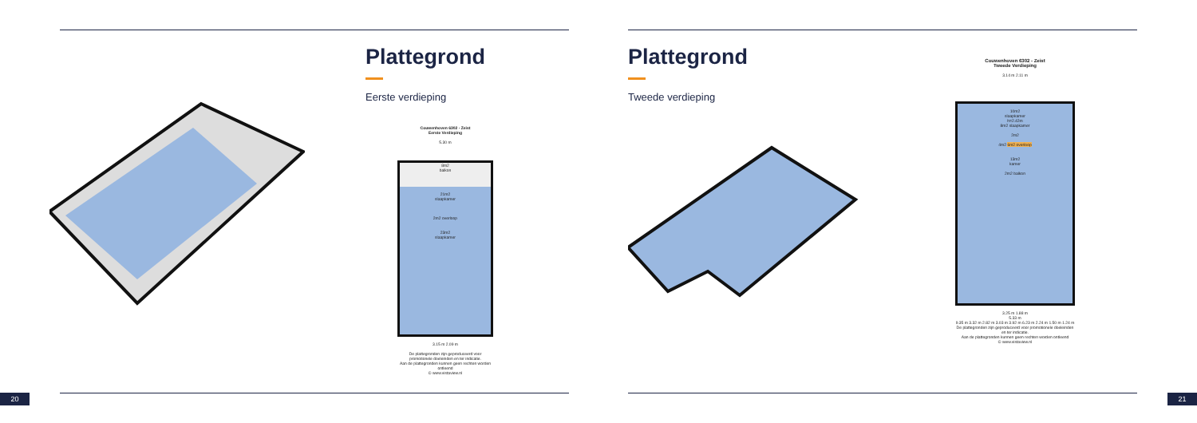Plattegrond
Eerste verdieping
Couwenhoven 6302 - Zeist
Eerste Verdieping
5.30 m
8m2
balkon
21m2
slaapkamer
2m2 overloop
23m2
slaapkamer
3.15 m 2.09 m
De plattegronden zijn geproduceerd voor promotionele doeleinden en ter indicatie.
Aan de plattegronden kunnen geen rechten worden ontleend
© www.vistaview.nl
Plattegrond
Tweede verdieping
Couwenhoven 6302 - Zeist
Tweede Verdieping
3.14 m 2.11 m
10m2
slaapkamer
h=2.42m
8m2 slaapkamer
2m2
4m2 6m2 overloop
13m2
kamer
2m2 balkon
3.25 m 1.88 m
5.33 m
9.35 m 3.32 m 2.82 m 3.03 m 3.92 m 6.23 m 2.24 m 1.50 m 1.24 m
De plattegronden zijn geproduceerd voor promotionele doeleinden en ter indicatie.
Aan de plattegronden kunnen geen rechten worden ontleend
© www.vistaview.nl
20 21